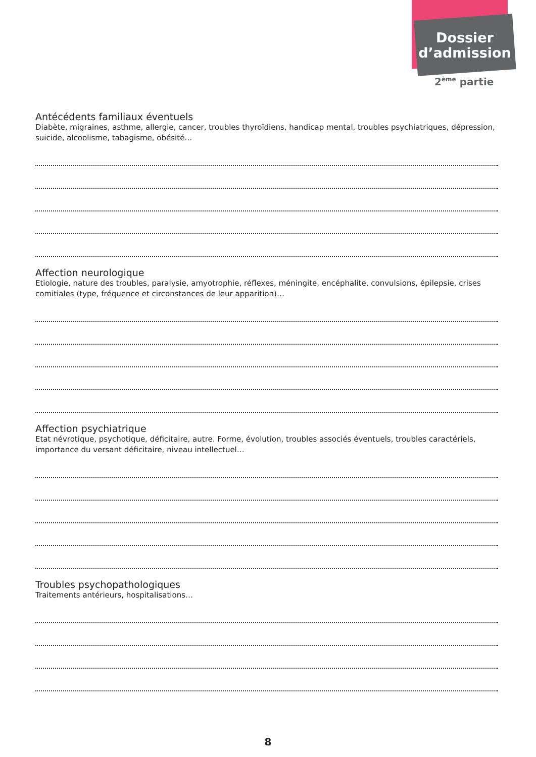Dossier
d’admission
2<sup>ème</sup> partie
Antécédents familiaux éventuels
Diabète, migraines, asthme, allergie, cancer, troubles thyroïdiens, handicap mental, troubles psychiatriques, dépression, suicide, alcoolisme, tabagisme, obésité…
Affection neurologique
Etiologie, nature des troubles, paralysie, amyotrophie, réflexes, méningite, encéphalite, convulsions, épilepsie, crises comitiales (type, fréquence et circonstances de leur apparition)…
Affection psychiatrique
Etat névrotique, psychotique, déficitaire, autre. Forme, évolution, troubles associés éventuels, troubles caractériels, importance du versant déficitaire, niveau intellectuel…
Troubles psychopathologiques
Traitements antérieurs, hospitalisations…
8